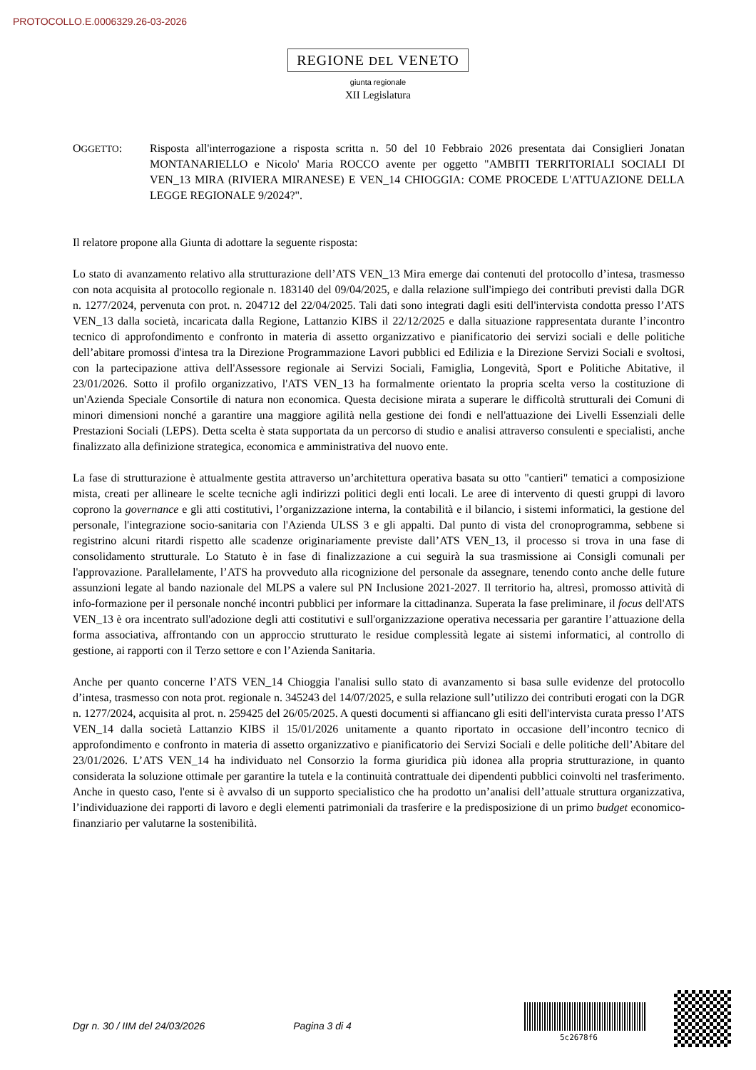PROTOCOLLO.E.0006329.26-03-2026
REGIONE DEL VENETO
giunta regionale
XII Legislatura
OGGETTO: Risposta all'interrogazione a risposta scritta n. 50 del 10 Febbraio 2026 presentata dai Consiglieri Jonatan MONTANARIELLO e Nicolo' Maria ROCCO avente per oggetto "AMBITI TERRITORIALI SOCIALI DI VEN_13 MIRA (RIVIERA MIRANESE) E VEN_14 CHIOGGIA: COME PROCEDE L'ATTUAZIONE DELLA LEGGE REGIONALE 9/2024?".
Il relatore propone alla Giunta di adottare la seguente risposta:
Lo stato di avanzamento relativo alla strutturazione dell’ATS VEN_13 Mira emerge dai contenuti del protocollo d’intesa, trasmesso con nota acquisita al protocollo regionale n. 183140 del 09/04/2025, e dalla relazione sull'impiego dei contributi previsti dalla DGR n. 1277/2024, pervenuta con prot. n. 204712 del 22/04/2025. Tali dati sono integrati dagli esiti dell'intervista condotta presso l’ATS VEN_13 dalla società, incaricata dalla Regione, Lattanzio KIBS il 22/12/2025 e dalla situazione rappresentata durante l’incontro tecnico di approfondimento e confronto in materia di assetto organizzativo e pianificatorio dei servizi sociali e delle politiche dell’abitare promossi d'intesa tra la Direzione Programmazione Lavori pubblici ed Edilizia e la Direzione Servizi Sociali e svoltosi, con la partecipazione attiva dell'Assessore regionale ai Servizi Sociali, Famiglia, Longevità, Sport e Politiche Abitative, il 23/01/2026. Sotto il profilo organizzativo, l'ATS VEN_13 ha formalmente orientato la propria scelta verso la costituzione di un'Azienda Speciale Consortile di natura non economica. Questa decisione mirata a superare le difficoltà strutturali dei Comuni di minori dimensioni nonché a garantire una maggiore agilità nella gestione dei fondi e nell'attuazione dei Livelli Essenziali delle Prestazioni Sociali (LEPS). Detta scelta è stata supportata da un percorso di studio e analisi attraverso consulenti e specialisti, anche finalizzato alla definizione strategica, economica e amministrativa del nuovo ente.
La fase di strutturazione è attualmente gestita attraverso un’architettura operativa basata su otto "cantieri" tematici a composizione mista, creati per allineare le scelte tecniche agli indirizzi politici degli enti locali. Le aree di intervento di questi gruppi di lavoro coprono la governance e gli atti costitutivi, l’organizzazione interna, la contabilità e il bilancio, i sistemi informatici, la gestione del personale, l'integrazione socio-sanitaria con l'Azienda ULSS 3 e gli appalti. Dal punto di vista del cronoprogramma, sebbene si registrino alcuni ritardi rispetto alle scadenze originariamente previste dall’ATS VEN_13, il processo si trova in una fase di consolidamento strutturale. Lo Statuto è in fase di finalizzazione a cui seguirà la sua trasmissione ai Consigli comunali per l'approvazione. Parallelamente, l’ATS ha provveduto alla ricognizione del personale da assegnare, tenendo conto anche delle future assunzioni legate al bando nazionale del MLPS a valere sul PN Inclusione 2021-2027. Il territorio ha, altresì, promosso attività di info-formazione per il personale nonché incontri pubblici per informare la cittadinanza. Superata la fase preliminare, il focus dell'ATS VEN_13 è ora incentrato sull'adozione degli atti costitutivi e sull'organizzazione operativa necessaria per garantire l’attuazione della forma associativa, affrontando con un approccio strutturato le residue complessità legate ai sistemi informatici, al controllo di gestione, ai rapporti con il Terzo settore e con l’Azienda Sanitaria.
Anche per quanto concerne l’ATS VEN_14 Chioggia l'analisi sullo stato di avanzamento si basa sulle evidenze del protocollo d’intesa, trasmesso con nota prot. regionale n. 345243 del 14/07/2025, e sulla relazione sull’utilizzo dei contributi erogati con la DGR n. 1277/2024, acquisita al prot. n. 259425 del 26/05/2025. A questi documenti si affiancano gli esiti dell'intervista curata presso l’ATS VEN_14 dalla società Lattanzio KIBS il 15/01/2026 unitamente a quanto riportato in occasione dell’incontro tecnico di approfondimento e confronto in materia di assetto organizzativo e pianificatorio dei Servizi Sociali e delle politiche dell’Abitare del 23/01/2026. L’ATS VEN_14 ha individuato nel Consorzio la forma giuridica più idonea alla propria strutturazione, in quanto considerata la soluzione ottimale per garantire la tutela e la continuità contrattuale dei dipendenti pubblici coinvolti nel trasferimento. Anche in questo caso, l'ente si è avvalso di un supporto specialistico che ha prodotto un’analisi dell’attuale struttura organizzativa, l’individuazione dei rapporti di lavoro e degli elementi patrimoniali da trasferire e la predisposizione di un primo budget economico-finanziario per valutarne la sostenibilità.
Dgr n. 30 / IIM del 24/03/2026 Pagina 3 di 4
5c2678f6